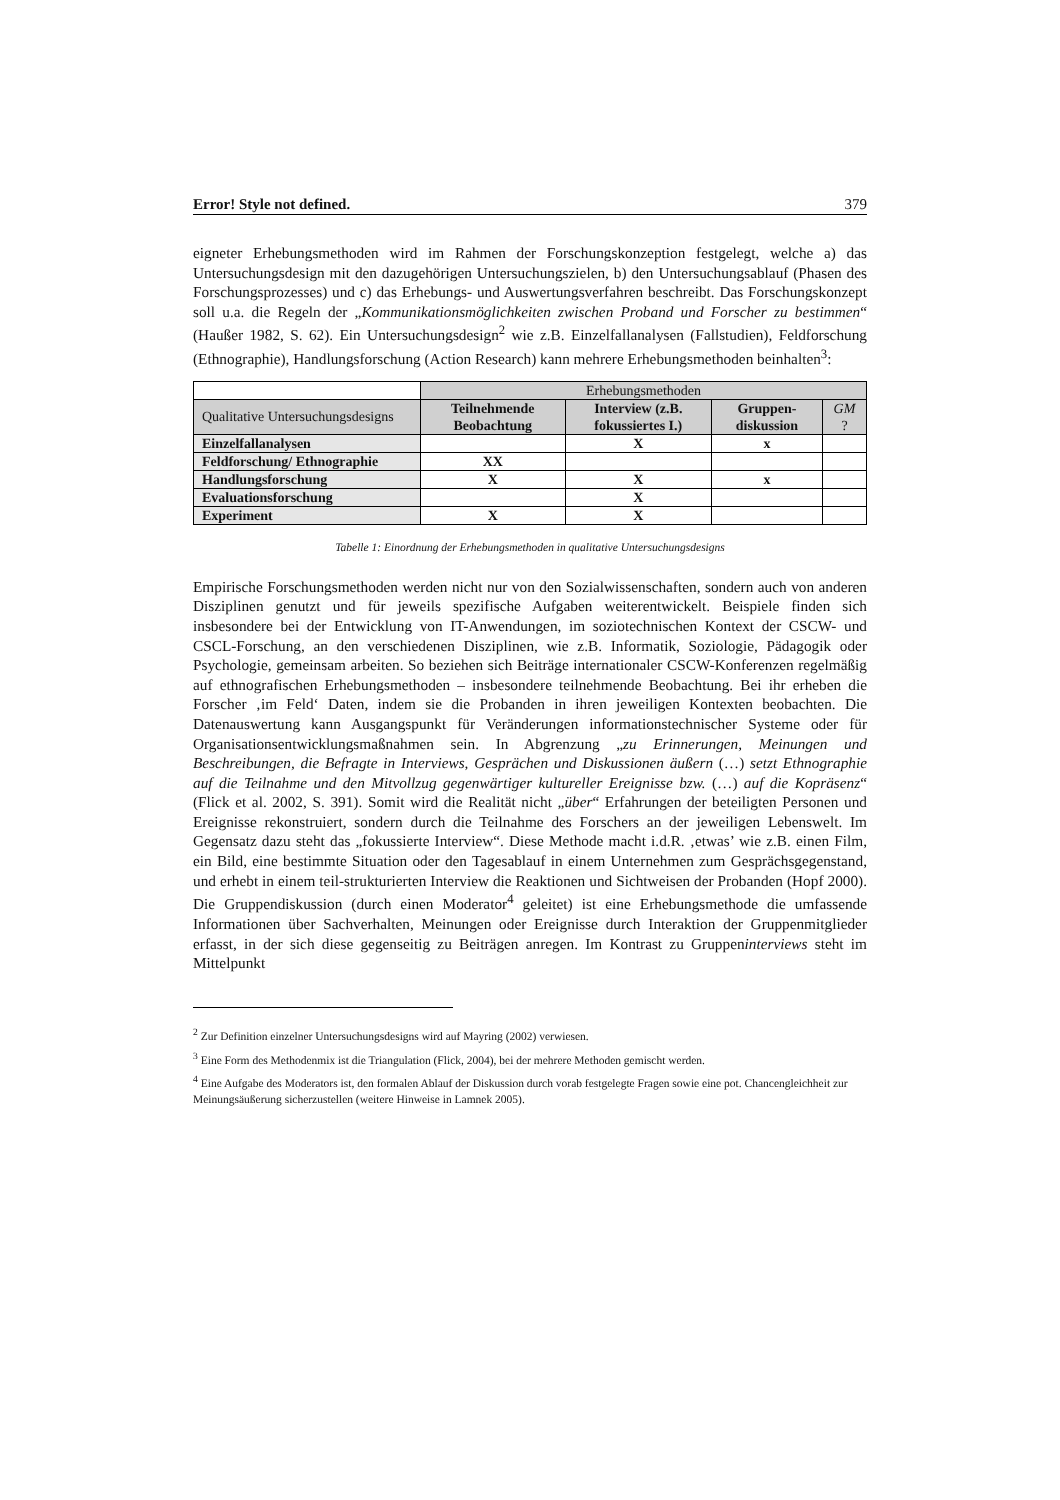Error! Style not defined. 379
eigneter Erhebungsmethoden wird im Rahmen der Forschungskonzeption festgelegt, welche a) das Untersuchungsdesign mit den dazugehörigen Untersuchungszielen, b) den Untersuchungsablauf (Phasen des Forschungsprozesses) und c) das Erhebungs- und Auswertungsverfahren beschreibt. Das Forschungskonzept soll u.a. die Regeln der „Kommunikationsmöglichkeiten zwischen Proband und Forscher zu bestimmen“ (Haußer 1982, S. 62). Ein Untersuchungsdesign<sup>2</sup> wie z.B. Einzelfallanalysen (Fallstudien), Feldforschung (Ethnographie), Handlungsforschung (Action Research) kann mehrere Erhebungsmethoden beinhalten<sup>3</sup>:
| | Erhebungsmethoden | | | |
| Qualitative Untersuchungsdesigns | Teilnehmende Beobachtung | Interview (z.B. fokussiertes I.) | Gruppen-diskussion | GM ? |
| Einzelfallanalysen | | X | x | |
| Feldforschung/ Ethnographie | XX | | | |
| Handlungsforschung | X | X | x | |
| Evaluationsforschung | | X | | |
| Experiment | X | X | | |
Tabelle 1: Einordnung der Erhebungsmethoden in qualitative Untersuchungsdesigns
Empirische Forschungsmethoden werden nicht nur von den Sozialwissenschaften, sondern auch von anderen Disziplinen genutzt und für jeweils spezifische Aufgaben weiterentwickelt. Beispiele finden sich insbesondere bei der Entwicklung von IT-Anwendungen, im soziotechnischen Kontext der CSCW- und CSCL-Forschung, an den verschiedenen Disziplinen, wie z.B. Informatik, Soziologie, Pädagogik oder Psychologie, gemeinsam arbeiten. So beziehen sich Beiträge internationaler CSCW-Konferenzen regelmäßig auf ethnografischen Erhebungsmethoden – insbesondere teilnehmende Beobachtung. Bei ihr erheben die Forscher ‚im Feld‘ Daten, indem sie die Probanden in ihren jeweiligen Kontexten beobachten. Die Datenauswertung kann Ausgangspunkt für Veränderungen informationstechnischer Systeme oder für Organisationsentwicklungsmaßnahmen sein. In Abgrenzung „zu Erinnerungen, Meinungen und Beschreibungen, die Befragte in Interviews, Gesprächen und Diskussionen äußern (…) setzt Ethnographie auf die Teilnahme und den Mitvollzug gegenwärtiger kultureller Ereignisse bzw. (…) auf die Kopräsenz“ (Flick et al. 2002, S. 391). Somit wird die Realität nicht „über“ Erfahrungen der beteiligten Personen und Ereignisse rekonstruiert, sondern durch die Teilnahme des Forschers an der jeweiligen Lebenswelt. Im Gegensatz dazu steht das „fokussierte Interview“. Diese Methode macht i.d.R. ‚etwas’ wie z.B. einen Film, ein Bild, eine bestimmte Situation oder den Tagesablauf in einem Unternehmen zum Gesprächsgegenstand, und erhebt in einem teil-strukturierten Interview die Reaktionen und Sichtweisen der Probanden (Hopf 2000). Die Gruppendiskussion (durch einen Moderator<sup>4</sup> geleitet) ist eine Erhebungsmethode die umfassende Informationen über Sachverhalten, Meinungen oder Ereignisse durch Interaktion der Gruppenmitglieder erfasst, in der sich diese gegenseitig zu Beiträgen anregen. Im Kontrast zu Gruppeninterviews steht im Mittelpunkt
<sup>2</sup> Zur Definition einzelner Untersuchungsdesigns wird auf Mayring (2002) verwiesen.
<sup>3</sup> Eine Form des Methodenmix ist die Triangulation (Flick, 2004), bei der mehrere Methoden gemischt werden.
<sup>4</sup> Eine Aufgabe des Moderators ist, den formalen Ablauf der Diskussion durch vorab festgelegte Fragen sowie eine pot. Chancengleichheit zur Meinungsäußerung sicherzustellen (weitere Hinweise in Lamnek 2005).